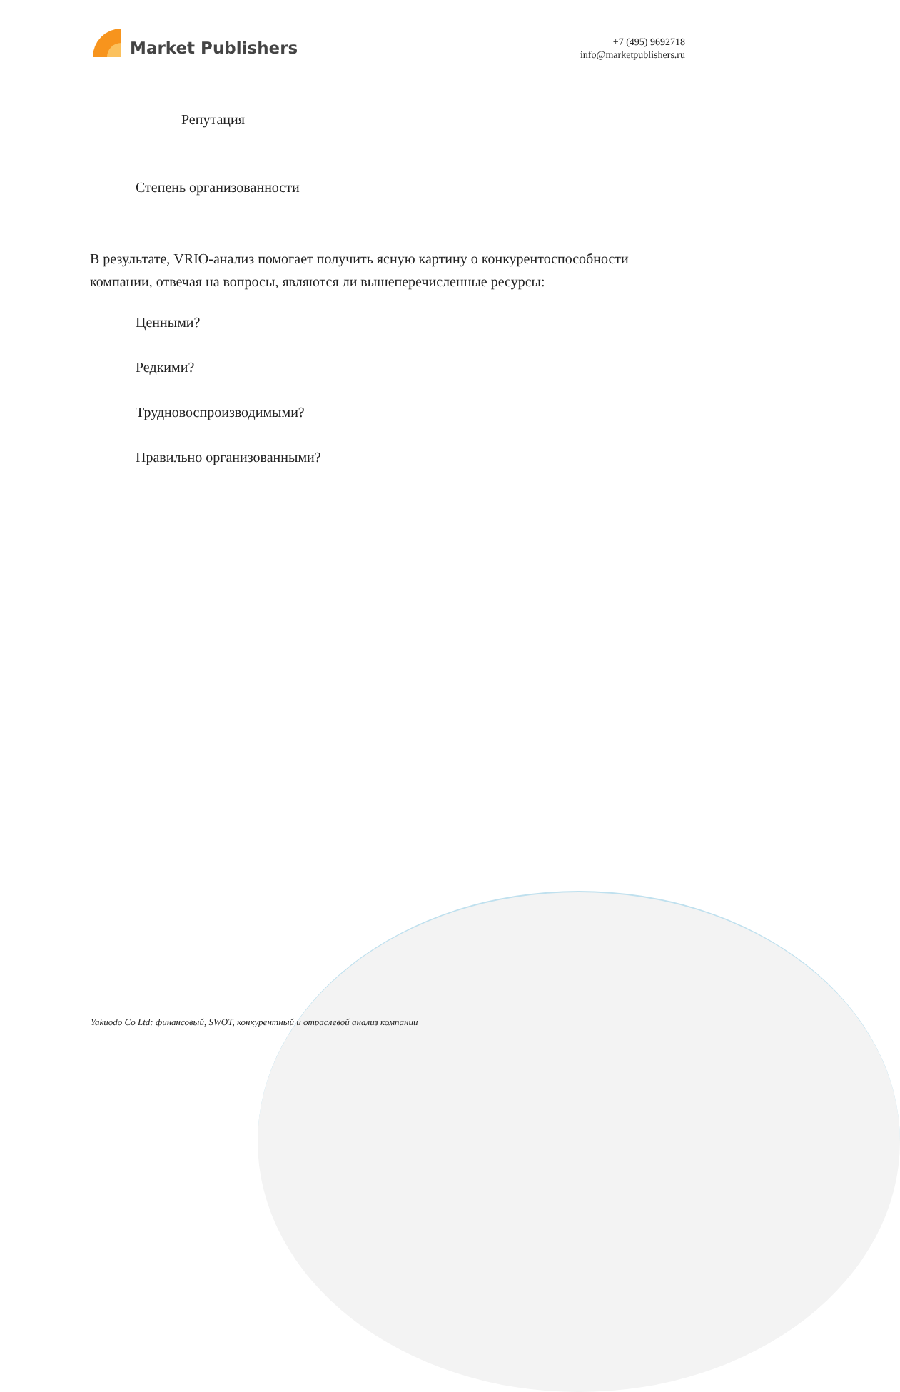Market Publishers
+7 (495) 9692718
info@marketpublishers.ru
Репутация
Степень организованности
В результате, VRIO-анализ помогает получить ясную картину о конкурентоспособности компании, отвечая на вопросы, являются ли вышеперечисленные ресурсы:
Ценными?
Редкими?
Трудновоспроизводимыми?
Правильно организованными?
Yakuodo Co Ltd: финансовый, SWOT, конкурентный и отраслевой анализ компании